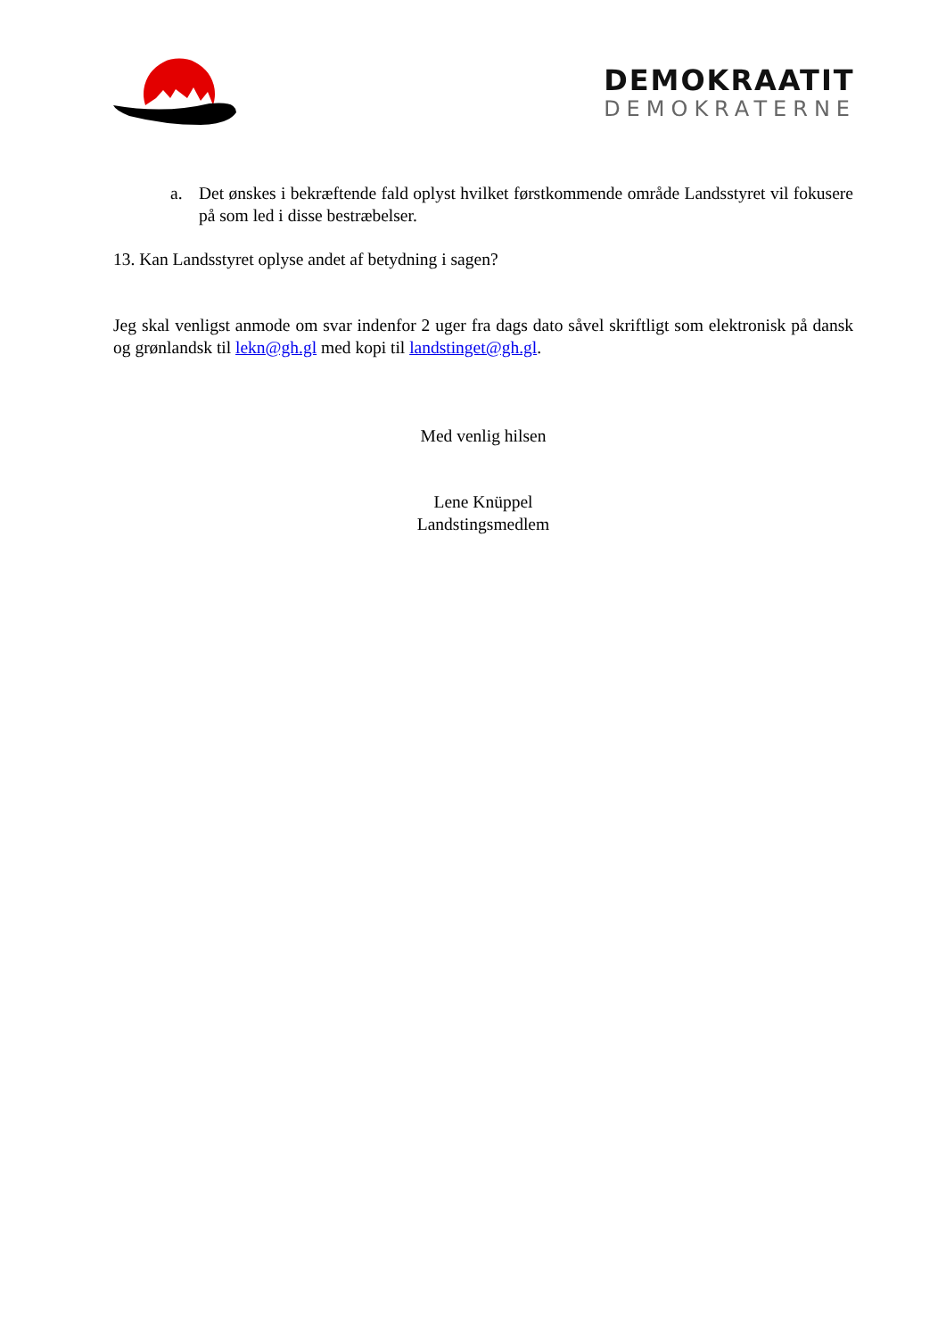DEMOKRAATIT
DEMOKRATERNE
a. Det ønskes i bekræftende fald oplyst hvilket førstkommende område Landsstyret vil fokusere på som led i disse bestræbelser.
13. Kan Landsstyret oplyse andet af betydning i sagen?
Jeg skal venligst anmode om svar indenfor 2 uger fra dags dato såvel skriftligt som elektronisk på dansk og grønlandsk til lekn@gh.gl med kopi til landstinget@gh.gl.
Med venlig hilsen
Lene Knüppel
Landstingsmedlem